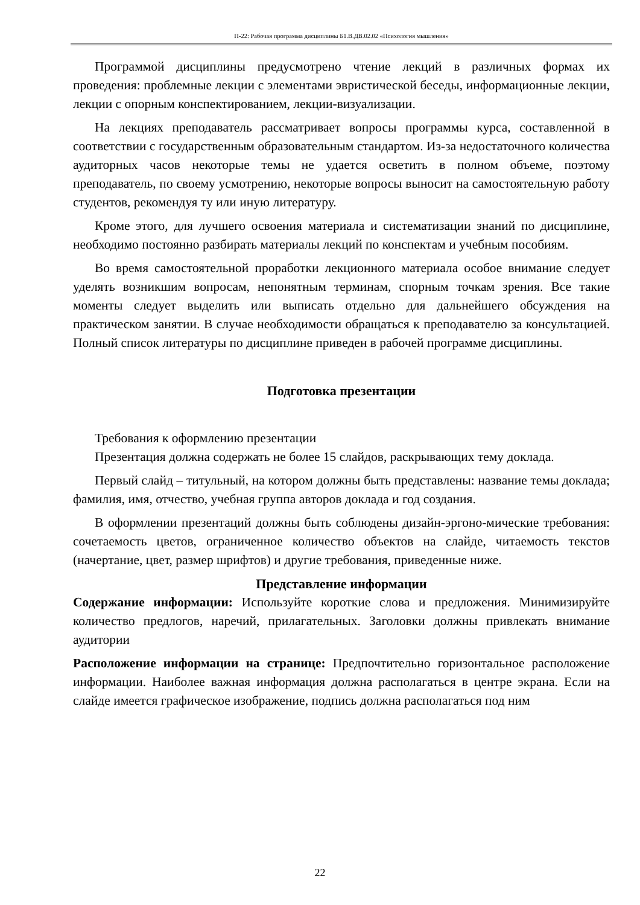П-22: Рабочая программа дисциплины Б1.В.ДВ.02.02 «Психология мышления»
Программой дисциплины предусмотрено чтение лекций в различных формах их проведения: проблемные лекции с элементами эвристической беседы, информационные лекции, лекции с опорным конспектированием, лекции-визуализации.
На лекциях преподаватель рассматривает вопросы программы курса, составленной в соответствии с государственным образовательным стандартом. Из-за недостаточного количества аудиторных часов некоторые темы не удается осветить в полном объеме, поэтому преподаватель, по своему усмотрению, некоторые вопросы выносит на самостоятельную работу студентов, рекомендуя ту или иную литературу.
Кроме этого, для лучшего освоения материала и систематизации знаний по дисциплине, необходимо постоянно разбирать материалы лекций по конспектам и учебным пособиям.
Во время самостоятельной проработки лекционного материала особое внимание следует уделять возникшим вопросам, непонятным терминам, спорным точкам зрения. Все такие моменты следует выделить или выписать отдельно для дальнейшего обсуждения на практическом занятии. В случае необходимости обращаться к преподавателю за консультацией. Полный список литературы по дисциплине приведен в рабочей программе дисциплины.
Подготовка презентации
Требования к оформлению презентации
Презентация должна содержать не более 15 слайдов, раскрывающих тему доклада.
Первый слайд – титульный, на котором должны быть представлены: название темы доклада; фамилия, имя, отчество, учебная группа авторов доклада и год создания.
В оформлении презентаций должны быть соблюдены дизайн-эргоно-мические требования: сочетаемость цветов, ограниченное количество объектов на слайде, читаемость текстов (начертание, цвет, размер шрифтов) и другие требования, приведенные ниже.
Представление информации
Содержание информации: Используйте короткие слова и предложения. Минимизируйте количество предлогов, наречий, прилагательных. Заголовки должны привлекать внимание аудитории
Расположение информации на странице: Предпочтительно горизонтальное расположение информации. Наиболее важная информация должна располагаться в центре экрана. Если на слайде имеется графическое изображение, подпись должна располагаться под ним
22